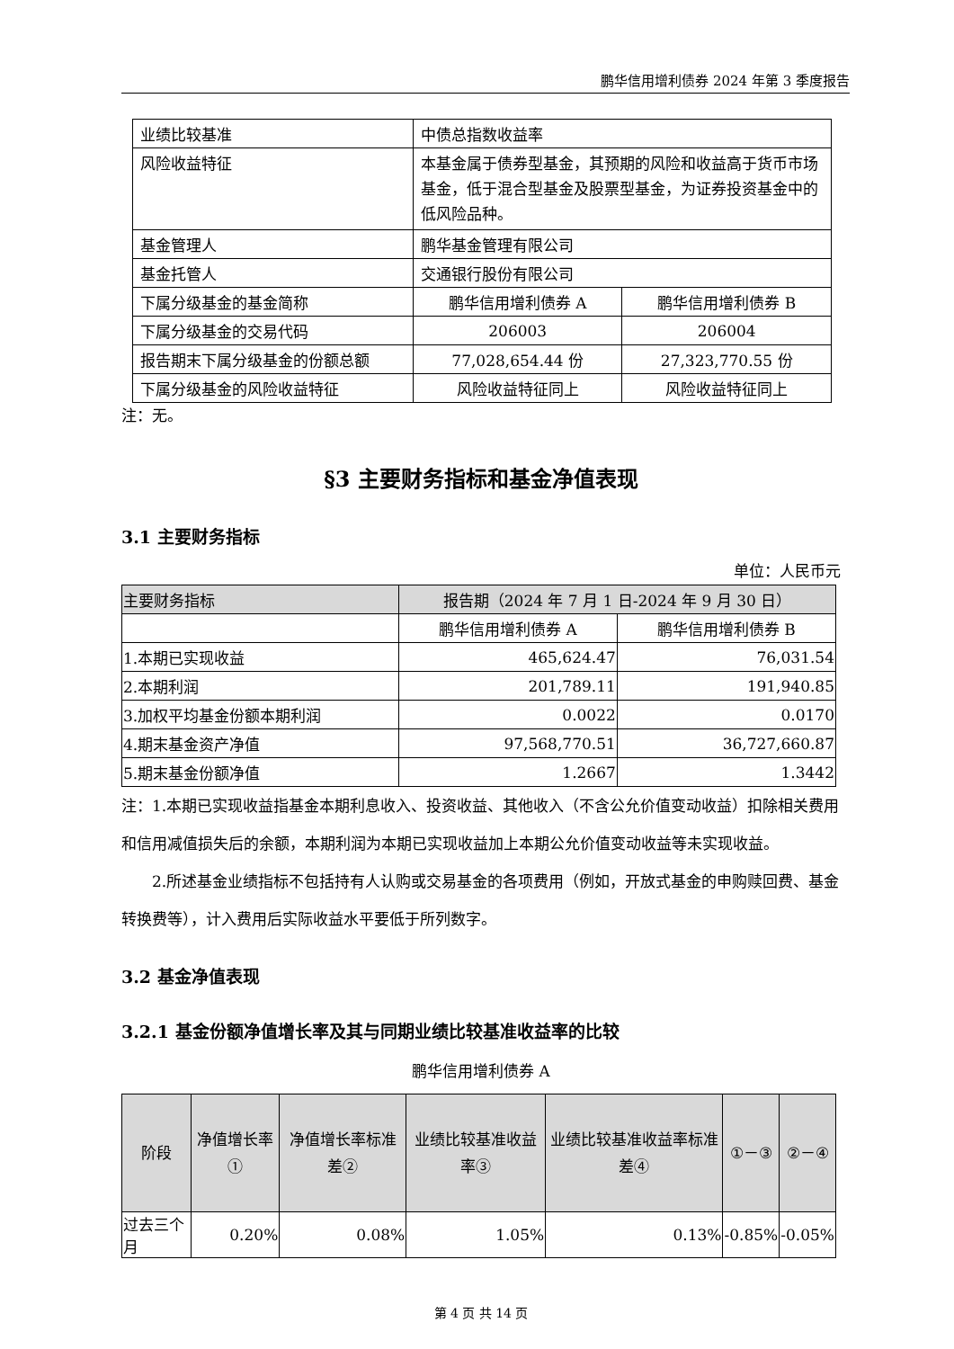鹏华信用增利债券 2024 年第 3 季度报告
| 业绩比较基准 | 中债总指数收益率 | |
| 风险收益特征 | 本基金属于债券型基金，其预期的风险和收益高于货币市场基金，低于混合型基金及股票型基金，为证券投资基金中的低风险品种。 | |
| 基金管理人 | 鹏华基金管理有限公司 | |
| 基金托管人 | 交通银行股份有限公司 | |
| 下属分级基金的基金简称 | 鹏华信用增利债券 A | 鹏华信用增利债券 B |
| 下属分级基金的交易代码 | 206003 | 206004 |
| 报告期末下属分级基金的份额总额 | 77,028,654.44 份 | 27,323,770.55 份 |
| 下属分级基金的风险收益特征 | 风险收益特征同上 | 风险收益特征同上 |
注：无。
§3 主要财务指标和基金净值表现
3.1 主要财务指标
单位：人民币元
| 主要财务指标 | 报告期（2024 年 7 月 1 日-2024 年 9 月 30 日） | |
| --- | --- | --- |
| | 鹏华信用增利债券 A | 鹏华信用增利债券 B |
| 1.本期已实现收益 | 465,624.47 | 76,031.54 |
| 2.本期利润 | 201,789.11 | 191,940.85 |
| 3.加权平均基金份额本期利润 | 0.0022 | 0.0170 |
| 4.期末基金资产净值 | 97,568,770.51 | 36,727,660.87 |
| 5.期末基金份额净值 | 1.2667 | 1.3442 |
注：1.本期已实现收益指基金本期利息收入、投资收益、其他收入（不含公允价值变动收益）扣除相关费用和信用减值损失后的余额，本期利润为本期已实现收益加上本期公允价值变动收益等未实现收益。
2.所述基金业绩指标不包括持有人认购或交易基金的各项费用（例如，开放式基金的申购赎回费、基金转换费等），计入费用后实际收益水平要低于所列数字。
3.2 基金净值表现
3.2.1 基金份额净值增长率及其与同期业绩比较基准收益率的比较
鹏华信用增利债券 A
| 阶段 | 净值增长率① | 净值增长率标准差② | 业绩比较基准收益率③ | 业绩比较基准收益率标准差④ | ①－③ | ②－④ |
| --- | --- | --- | --- | --- | --- | --- |
| 过去三个月 | 0.20% | 0.08% | 1.05% | 0.13% | -0.85% | -0.05% |
第 4 页 共 14 页